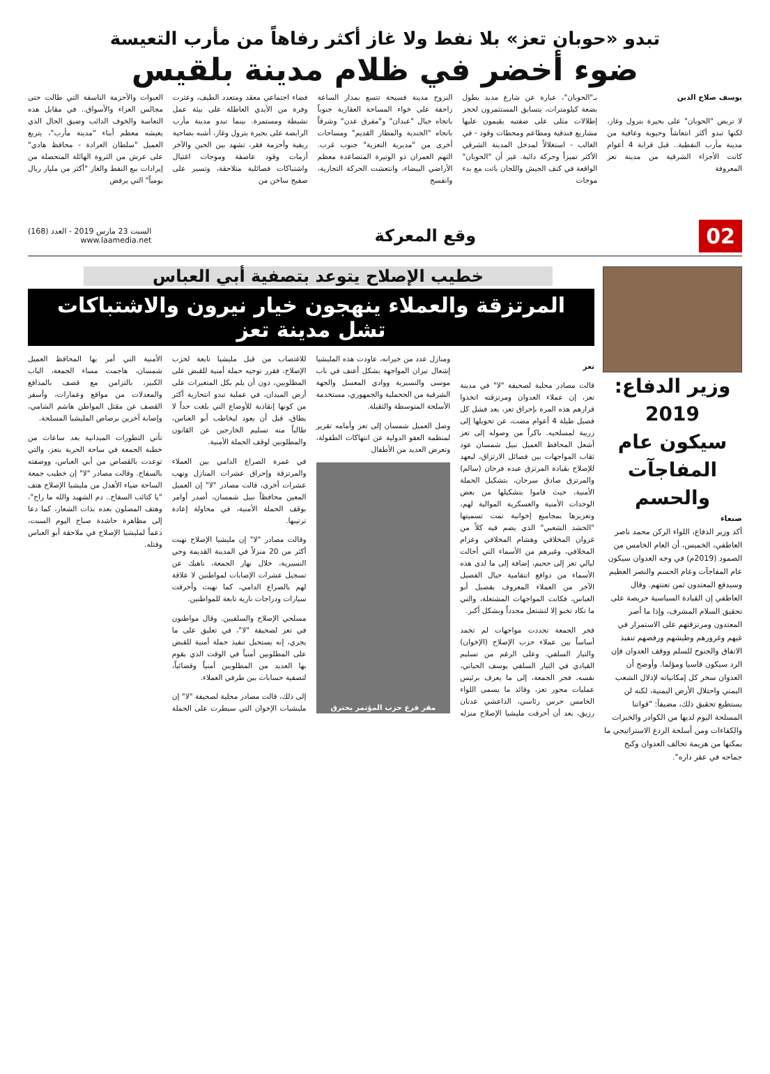تبدو «حوبان تعز» بلا نفط ولا غاز أكثر رفاهاً من مأرب التعيسة
ضوء أخضر في ظلام مدينة بلقيس
يوسف صلاح الدين
لا تربض "الحوبان" على بحيرة بترول وغاز، لكنها تبدو أكثر انتعاشاً وحيوية وعافية من مدينة مأرب النفطية.. قبل قرابة 4 أعوام كانت الأجزاء الشرقية من مدينة تعز المعروفة
بـ"الحوبان"، عبارة عن شارع مديد بطول بضعة كيلومترات، يتسابق المستثمرون لحجز إطلالات مثلى على ضفتيه يقيمون عليها مشاريع فندقية ومطاعم ومحطات وقود - في الغالب - استغلالاً لمدخل المدينة الشرقي الأكثر تميزاً وحركة دائبة. غير أن "الحوبان" الواقعة في كنف الجيش واللجان باتت مع بدء موجات
النزوح مدينة فسيحة تتسع بمدار الساعة زاحفة على خواء المساحة العقارية جنوباً باتجاه جبال "عبدان" و"مفرق عدن" وشرقاً باتجاه "الجندية والمطار القديم" ومساحات أخرى من "مديرية التعزية" جنوب غرب. التهم العمران ذو الوتيرة المتصاعدة معظم الأراضي البيضاء، وانتعشت الحركة التجارية، وانفسح
فضاء اجتماعي معقد ومتعدد الطيف، وعثرت وفرة من الأيدي العاطلة على بيئة عمل نشيطة ومستمرة. بينما تبدو مدينة مأرب الرابضة على بحيرة بترول وغاز، أشبه بضاحية ريفية وأحزمة فقر، تشهد بين الحين والآخر أزمات وقود عاصفة وموجات اغتيال واشتباكات فصائلية متلاحقة، وتسير على صفيح ساخن من
العبوات والأحزمة الناسفة التي طالت حتى مجالس العزاء والأسواق.. في مقابل هذه التعاسة والخوف الدائب وضيق الحال الذي يعيشه معظم أبناء "مدينة مأرب"، يتربع العميل "سلطان العرادة - محافظ هادي" على عرش من الثروة الهائلة المتحصلة من إيرادات بيع النفط والغاز "أكثر من مليار ريال يومياً" التي يرفض
02 وقع المعركة السبت 23 مارس 2019 - العدد (168)
www.laamedia.net
وزير الدفاع:
2019
سيكون عام المفاجآت والحسم
صنعاء
أكد وزير الدفاع، اللواء الركن محمد ناصر العاطفي، الخميس، أن العام الخامس من الصمود (2019م) في وجه العدوان سيكون عام المفاجآت وعام الحسم والنصر العظيم وسيدفع المعتدون ثمن تعنتهم. وقال العاطفي إن القيادة السياسية حريصة على تحقيق السلام المشرف، وإذا ما أصر المعتدون ومرتزقتهم على الاستمرار في غيهم وغرورهم وطيشهم ورفضهم تنفيذ الاتفاق والجنوح للسلم ووقف العدوان فإن الرد سيكون قاسيا ومؤلما. وأوضح أن العدوان سخر كل إمكانياته لإذلال الشعب اليمني واحتلال الأرض اليمنية، لكنه لن يستطيع تحقيق ذلك، مضيفاً: "قواتنا المسلحة اليوم لديها من الكوادر والخبرات والكفاءات ومن أسلحة الردع الاستراتيجي ما يمكنها من هزيمة تحالف العدوان وكبح جماحه في عقر داره".
خطيب الإصلاح يتوعد بتصفية أبي العباس
المرتزقة والعملاء ينهجون خيار نيرون والاشتباكات تشل مدينة تعز
تعز
قالت مصادر محلية لصحيفة "لا" في مدينة تعز، إن عملاء العدوان ومرتزقته اتخذوا قرارهم هذه المرة بإحراق تعز، بعد فشل كل فصيل طيلة 4 أعوام مضت، عن تحويلها إلى زريبة لمسلحيه. باكراً من وصوله إلى تعز أشعل المحافظ العميل نبيل شمسان عود ثقاب المواجهات بين فصائل الارتزاق، ليعهد للإصلاح بقيادة المرتزق عبده فرحان (سالم) والمرتزق صادق سرحان، بتشكيل الحملة الأمنية، حيث قاموا بتشكيلها من بعض الوحدات الأمنية والعسكرية الموالية لهم، وتعزيزها بمجاميع إخوانية تمت تسميتها "الحشد الشعبي" الذي يضم فيه كلاً من غزوان المخلافي وهشام المخلافي وعزام المخلافي، وغيرهم من الأسماء التي أحالت ليالي تعز إلى جحيم، إضافة إلى ما لدى هذه الأسماء من دوافع انتقامية حيال الفصيل الآخر من العملاء المعروف بفصيل أبو العباس، فكانت المواجهات المشتعلة، والتي ما تكاد تخبو إلا لتشتعل مجدداً وبشكل أكبر.
فجر الجمعة تجددت مواجهات لم تخمد أساساً بين عملاء حزب الإصلاح (الإخوان) والتيار السلفي. وعلى الرغم من تسليم القيادي في التيار السلفي يوسف الحياني، نفسه، فجر الجمعة، إلى ما يعرف برئيس عمليات محور تعز، وقائد ما يسمى اللواء الخامس حرس رئاسي، الداعشي عدنان رزيق، بعد أن أحرقت مليشيا الإصلاح منزله ومنازل عدد من جيرانه، عاودت هذه المليشيا إشعال نيران المواجهة بشكل أعنف في باب موسى والنسيرية ووادي المعسل والجهة الشرقية من الجحملية والجمهوري، مستخدمة الأسلحة المتوسطة والثقيلة.
وصل العميل شمسان إلى تعز وأمامه تقرير لمنظمة العفو الدولية عن انتهاكات الطفولة، وتعرض العديد من الأطفال
مقر فرع حزب المؤتمر يحترق
للاغتصاب من قبل مليشيا تابعة لحزب الإصلاح، فقرر توجيه حملة أمنية للقبض على المطلوبين، دون أن يلم بكل المتغيرات على أرض الميدان، في عملية تبدو انتحارية أكثر من كونها إنقاذية للأوضاع التي بلغت حداً لا يطاق، قبل أن يعود ليخاطب أبو العباس، طالباً منه تسليم الخارجين عن القانون والمطلوبين لوقف الحملة الأمنية.
في غمرة الصراع الدامي بين العملاء والمرتزقة وإحراق عشرات المنازل ونهب عشرات أخرى، قالت مصادر "لا" إن العميل المعين محافظاً نبيل شمسان، أصدر أوامر بوقف الحملة الأمنية، في محاولة إعادة ترتيبها.
وقالت مصادر "لا" إن مليشيا الإصلاح نهبت أكثر من 20 منزلاً في المدينة القديمة وحي النسيرية، خلال نهار الجمعة، ناهيك عن تسجيل عشرات الإصابات لمواطنين لا علاقة لهم بالصراع الدامي، كما نهبت وأحرقت سيارات ودراجات نارية تابعة للمواطنين.
مسلحي الإصلاح والسلفيين. وقال مواطنون في تعز لصحيفة "لا"، في تعليق على ما يجري، إنه يستحيل تنفيذ حملة أمنية للقبض على المطلوبين أمنياً في الوقت الذي يقوم بها العديد من المطلوبين أمنياً وقضائياً، لتصفية حسابات بين طرفي العملاء.
إلى ذلك، قالت مصادر محلية لصحيفة "لا" إن مليشيات الإخوان التي سيطرت على الحملة الأمنية التي أمر بها المحافظ العميل شمسان، هاجمت مساء الجمعة، الباب الكبير، بالتزامن مع قصف بالمدافع والمعدلات من مواقع وعمارات، وأسفر القصف عن مقتل المواطن هاشم الشامي، وإصابة آخرين برصاص المليشيا المسلحة.
تأتي التطورات الميدانية بعد ساعات من خطبة الجمعة في ساحة الحرية بتعز، والتي توعدت بالقصاص من أبي العباس، ووصفته بالسفاح. وقالت مصادر "لا" إن خطيب جمعة الساحة ضياء الأهدل من مليشيا الإصلاح هتف "يا كتائب السفاح.. دم الشهيد والله ما راح"، وهتف المصلون بعده بذات الشعار، كما دعا إلى مظاهرة حاشدة صباح اليوم السبت، دعماً لمليشيا الإصلاح في ملاحقة أبو العباس وقتله.